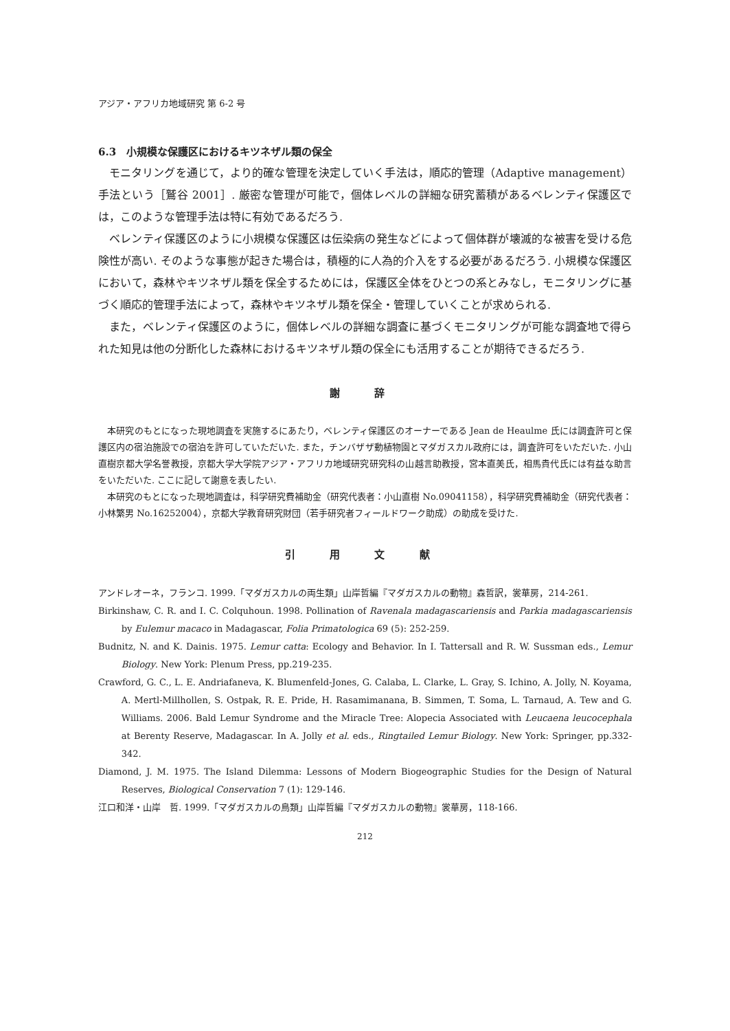アジア・アフリカ地域研究 第 6-2 号
6.3　小規模な保護区におけるキツネザル類の保全
モニタリングを通じて，より的確な管理を決定していく手法は，順応的管理（Adaptive management）手法という［鷲谷 2001］. 厳密な管理が可能で，個体レベルの詳細な研究蓄積があるベレンティ保護区では，このような管理手法は特に有効であるだろう.
ベレンティ保護区のように小規模な保護区は伝染病の発生などによって個体群が壊滅的な被害を受ける危険性が高い. そのような事態が起きた場合は，積極的に人為的介入をする必要があるだろう. 小規模な保護区において，森林やキツネザル類を保全するためには，保護区全体をひとつの系とみなし，モニタリングに基づく順応的管理手法によって，森林やキツネザル類を保全・管理していくことが求められる.
また，ベレンティ保護区のように，個体レベルの詳細な調査に基づくモニタリングが可能な調査地で得られた知見は他の分断化した森林におけるキツネザル類の保全にも活用することが期待できるだろう.
謝 辞
本研究のもとになった現地調査を実施するにあたり，ベレンティ保護区のオーナーである Jean de Heaulme 氏には調査許可と保護区内の宿泊施設での宿泊を許可していただいた. また，チンバザザ動植物園とマダガスカル政府には，調査許可をいただいた. 小山直樹京都大学名誉教授，京都大学大学院アジア・アフリカ地域研究研究科の山越言助教授，宮本直美氏，相馬貴代氏には有益な助言をいただいた. ここに記して謝意を表したい.
本研究のもとになった現地調査は，科学研究費補助金（研究代表者：小山直樹 No.09041158），科学研究費補助金（研究代表者：小林繁男 No.16252004），京都大学教育研究財団（若手研究者フィールドワーク助成）の助成を受けた.
引 用 文 献
アンドレオーネ，フランコ. 1999.「マダガスカルの両生類」山岸哲編『マダガスカルの動物』森哲訳，裳華房，214-261.
Birkinshaw, C. R. and I. C. Colquhoun. 1998. Pollination of Ravenala madagascariensis and Parkia madagascariensis by Eulemur macaco in Madagascar, Folia Primatologica 69 (5): 252-259.
Budnitz, N. and K. Dainis. 1975. Lemur catta: Ecology and Behavior. In I. Tattersall and R. W. Sussman eds., Lemur Biology. New York: Plenum Press, pp.219-235.
Crawford, G. C., L. E. Andriafaneva, K. Blumenfeld-Jones, G. Calaba, L. Clarke, L. Gray, S. Ichino, A. Jolly, N. Koyama, A. Mertl-Millhollen, S. Ostpak, R. E. Pride, H. Rasamimanana, B. Simmen, T. Soma, L. Tarnaud, A. Tew and G. Williams. 2006. Bald Lemur Syndrome and the Miracle Tree: Alopecia Associated with Leucaena leucocephala at Berenty Reserve, Madagascar. In A. Jolly et al. eds., Ringtailed Lemur Biology. New York: Springer, pp.332-342.
Diamond, J. M. 1975. The Island Dilemma: Lessons of Modern Biogeographic Studies for the Design of Natural Reserves, Biological Conservation 7 (1): 129-146.
江口和洋・山岸　哲. 1999.「マダガスカルの鳥類」山岸哲編『マダガスカルの動物』裳華房，118-166.
212